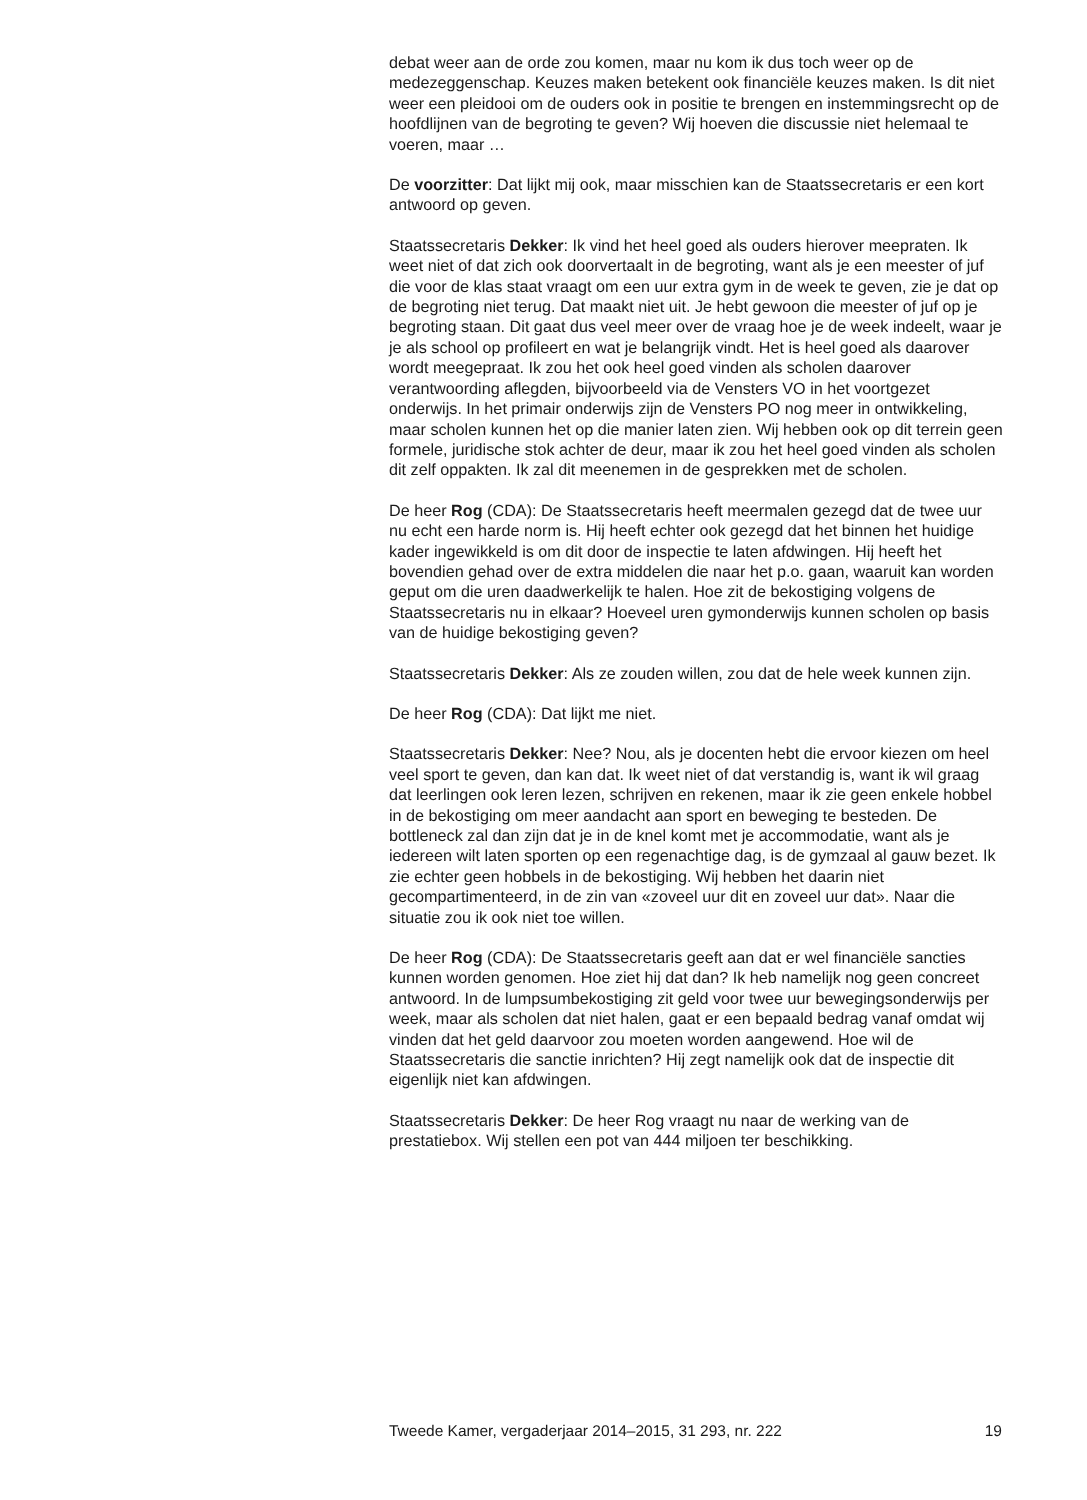debat weer aan de orde zou komen, maar nu kom ik dus toch weer op de medezeggenschap. Keuzes maken betekent ook financiële keuzes maken. Is dit niet weer een pleidooi om de ouders ook in positie te brengen en instemmingsrecht op de hoofdlijnen van de begroting te geven? Wij hoeven die discussie niet helemaal te voeren, maar …
De voorzitter: Dat lijkt mij ook, maar misschien kan de Staatssecretaris er een kort antwoord op geven.
Staatssecretaris Dekker: Ik vind het heel goed als ouders hierover meepraten. Ik weet niet of dat zich ook doorvertaalt in de begroting, want als je een meester of juf die voor de klas staat vraagt om een uur extra gym in de week te geven, zie je dat op de begroting niet terug. Dat maakt niet uit. Je hebt gewoon die meester of juf op je begroting staan. Dit gaat dus veel meer over de vraag hoe je de week indeelt, waar je je als school op profileert en wat je belangrijk vindt. Het is heel goed als daarover wordt meegepraat. Ik zou het ook heel goed vinden als scholen daarover verantwoording aflegden, bijvoorbeeld via de Vensters VO in het voortgezet onderwijs. In het primair onderwijs zijn de Vensters PO nog meer in ontwikkeling, maar scholen kunnen het op die manier laten zien. Wij hebben ook op dit terrein geen formele, juridische stok achter de deur, maar ik zou het heel goed vinden als scholen dit zelf oppakten. Ik zal dit meenemen in de gesprekken met de scholen.
De heer Rog (CDA): De Staatssecretaris heeft meermalen gezegd dat de twee uur nu echt een harde norm is. Hij heeft echter ook gezegd dat het binnen het huidige kader ingewikkeld is om dit door de inspectie te laten afdwingen. Hij heeft het bovendien gehad over de extra middelen die naar het p.o. gaan, waaruit kan worden geput om die uren daadwerkelijk te halen. Hoe zit de bekostiging volgens de Staatssecretaris nu in elkaar? Hoeveel uren gymonderwijs kunnen scholen op basis van de huidige bekostiging geven?
Staatssecretaris Dekker: Als ze zouden willen, zou dat de hele week kunnen zijn.
De heer Rog (CDA): Dat lijkt me niet.
Staatssecretaris Dekker: Nee? Nou, als je docenten hebt die ervoor kiezen om heel veel sport te geven, dan kan dat. Ik weet niet of dat verstandig is, want ik wil graag dat leerlingen ook leren lezen, schrijven en rekenen, maar ik zie geen enkele hobbel in de bekostiging om meer aandacht aan sport en beweging te besteden. De bottleneck zal dan zijn dat je in de knel komt met je accommodatie, want als je iedereen wilt laten sporten op een regenachtige dag, is de gymzaal al gauw bezet. Ik zie echter geen hobbels in de bekostiging. Wij hebben het daarin niet gecompartimenteerd, in de zin van «zoveel uur dit en zoveel uur dat». Naar die situatie zou ik ook niet toe willen.
De heer Rog (CDA): De Staatssecretaris geeft aan dat er wel financiële sancties kunnen worden genomen. Hoe ziet hij dat dan? Ik heb namelijk nog geen concreet antwoord. In de lumpsumbekostiging zit geld voor twee uur bewegingsonderwijs per week, maar als scholen dat niet halen, gaat er een bepaald bedrag vanaf omdat wij vinden dat het geld daarvoor zou moeten worden aangewend. Hoe wil de Staatssecretaris die sanctie inrichten? Hij zegt namelijk ook dat de inspectie dit eigenlijk niet kan afdwingen.
Staatssecretaris Dekker: De heer Rog vraagt nu naar de werking van de prestatiebox. Wij stellen een pot van 444 miljoen ter beschikking.
Tweede Kamer, vergaderjaar 2014–2015, 31 293, nr. 222 19